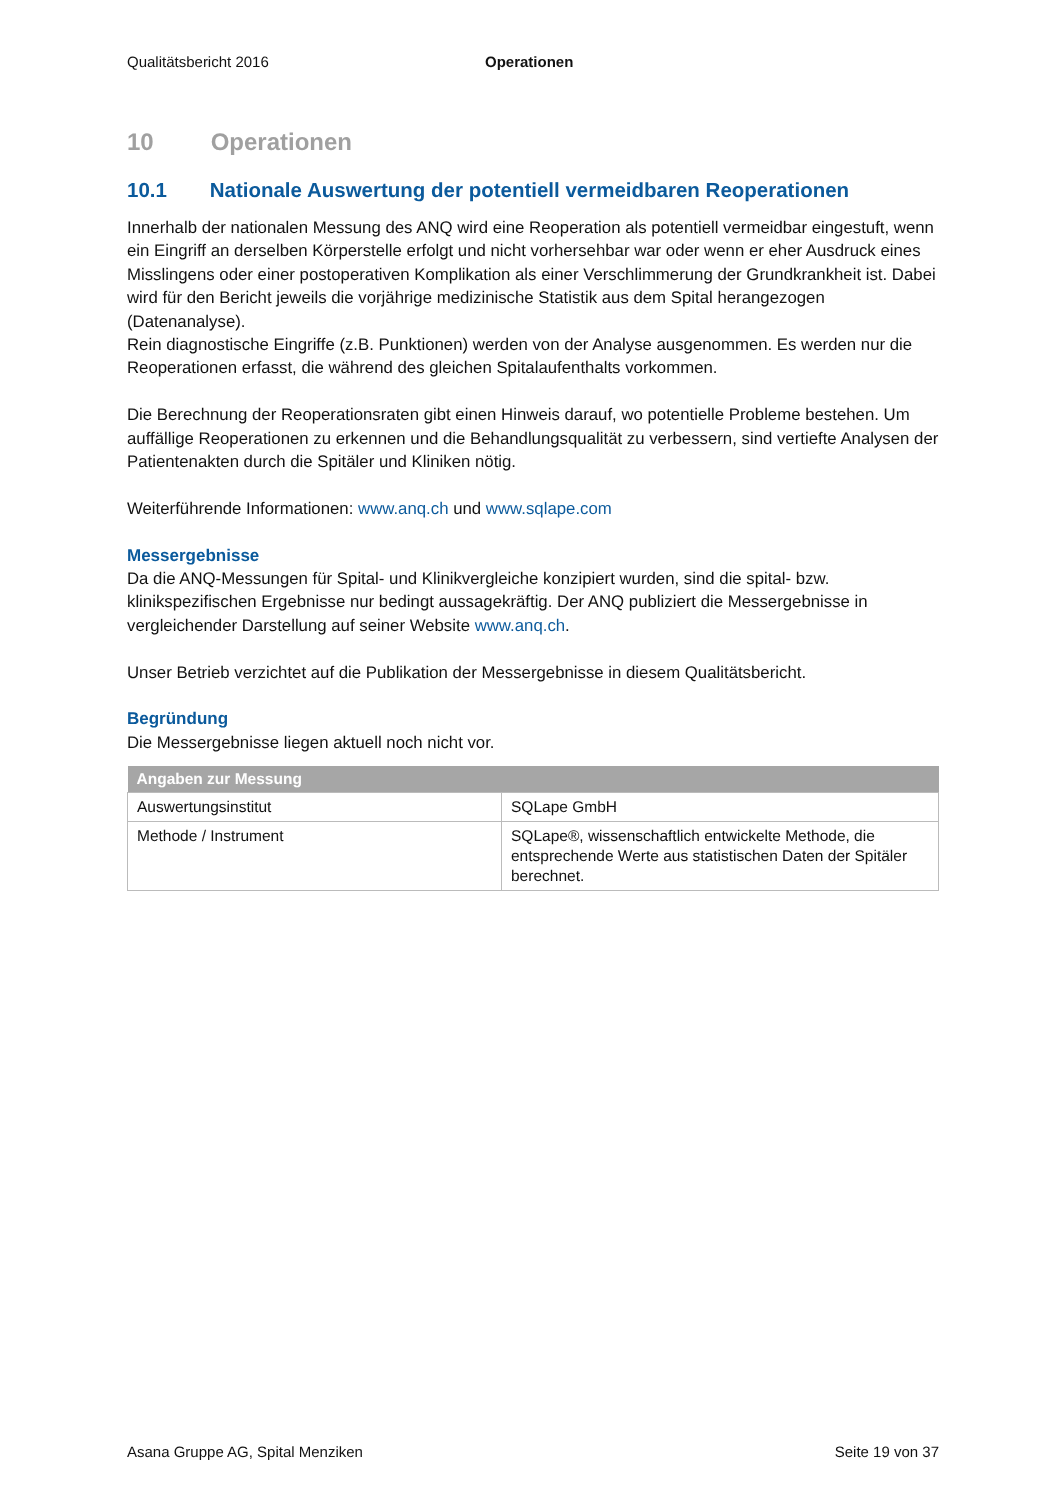Qualitätsbericht 2016 Operationen
10 Operationen
10.1 Nationale Auswertung der potentiell vermeidbaren Reoperationen
Innerhalb der nationalen Messung des ANQ wird eine Reoperation als potentiell vermeidbar eingestuft, wenn ein Eingriff an derselben Körperstelle erfolgt und nicht vorhersehbar war oder wenn er eher Ausdruck eines Misslingens oder einer postoperativen Komplikation als einer Verschlimmerung der Grundkrankheit ist. Dabei wird für den Bericht jeweils die vorjährige medizinische Statistik aus dem Spital herangezogen (Datenanalyse).
Rein diagnostische Eingriffe (z.B. Punktionen) werden von der Analyse ausgenommen. Es werden nur die Reoperationen erfasst, die während des gleichen Spitalaufenthalts vorkommen.
Die Berechnung der Reoperationsraten gibt einen Hinweis darauf, wo potentielle Probleme bestehen. Um auffällige Reoperationen zu erkennen und die Behandlungsqualität zu verbessern, sind vertiefte Analysen der Patientenakten durch die Spitäler und Kliniken nötig.
Weiterführende Informationen: www.anq.ch und www.sqlape.com
Messergebnisse
Da die ANQ-Messungen für Spital- und Klinikvergleiche konzipiert wurden, sind die spital- bzw. klinikspezifischen Ergebnisse nur bedingt aussagekräftig. Der ANQ publiziert die Messergebnisse in vergleichender Darstellung auf seiner Website www.anq.ch.
Unser Betrieb verzichtet auf die Publikation der Messergebnisse in diesem Qualitätsbericht.
Begründung
Die Messergebnisse liegen aktuell noch nicht vor.
| Angaben zur Messung | |
| --- | --- |
| Auswertungsinstitut | SQLape GmbH |
| Methode / Instrument | SQLape®, wissenschaftlich entwickelte Methode, die entsprechende Werte aus statistischen Daten der Spitäler berechnet. |
Asana Gruppe AG, Spital Menziken Seite 19 von 37